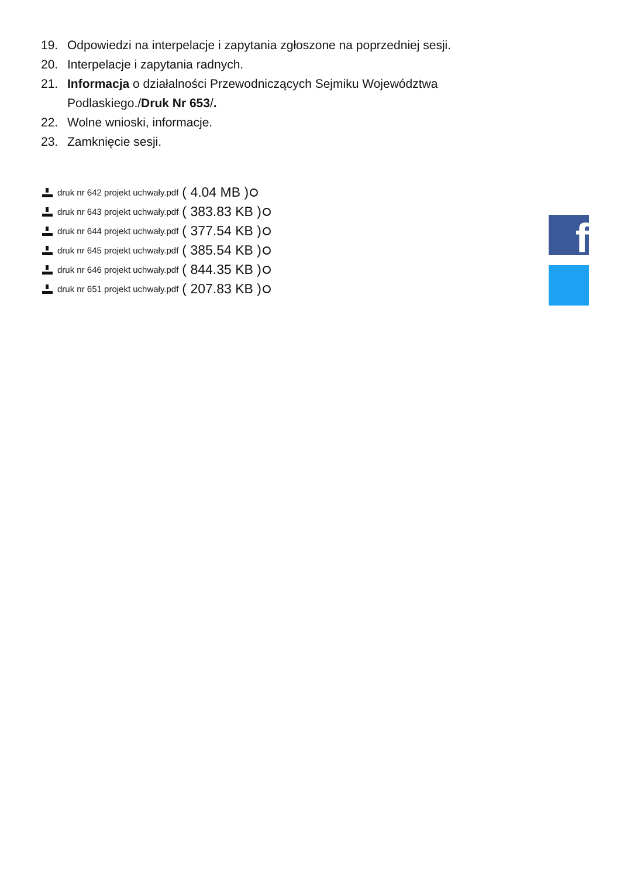19. Odpowiedzi na interpelacje i zapytania zgłoszone na poprzedniej sesji.
20. Interpelacje i zapytania radnych.
21. Informacja o działalności Przewodniczących Sejmiku Województwa Podlaskiego./Druk Nr 653/.
22. Wolne wnioski, informacje.
23. Zamknięcie sesji.
druk nr 642 projekt uchwały.pdf ( 4.04 MB )
druk nr 643 projekt uchwały.pdf ( 383.83 KB )
druk nr 644 projekt uchwały.pdf ( 377.54 KB )
druk nr 645 projekt uchwały.pdf ( 385.54 KB )
druk nr 646 projekt uchwały.pdf ( 844.35 KB )
druk nr 651 projekt uchwały.pdf ( 207.83 KB )
f